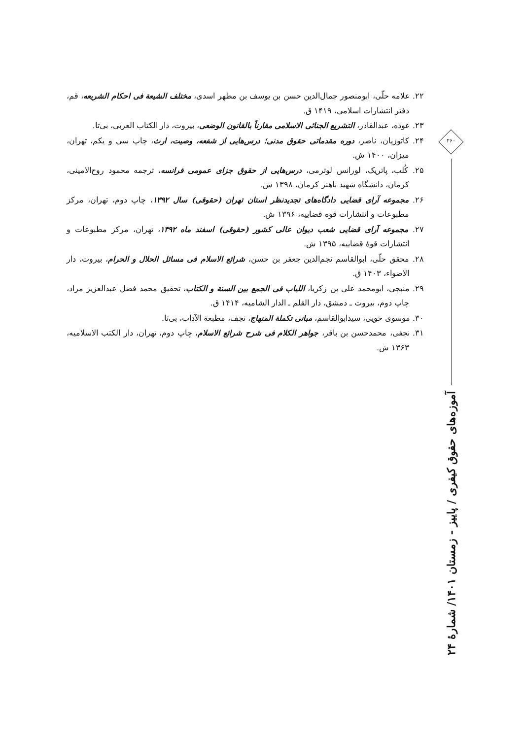۲۲. علامه حلّی، ابومنصور جمال‌الدین حسن بن یوسف بن مطهر اسدی، مختلف الشیعة فی احکام الشریعه، قم، دفتر انتشارات اسلامی، ۱۴۱۹ ق.
۲۳. عوده، عبدالقادر، التشریع الجنائی الاسلامی مقارناً بالقانون الوضعی، بیروت، دار الکتاب العربی، بی‌تا.
۲۴. کاتوزیان، ناصر، دوره مقدماتی حقوق مدنی؛ درس‌هایی از شفعه، وصیت، ارث، چاپ سی و یکم، تهران، میزان، ۱۴۰۰ ش.
۲۵. کُلب، پاتریک، لورانس لوترمی، درس‌هایی از حقوق جزای عمومی فرانسه، ترجمه محمود روح‌الامینی، کرمان، دانشگاه شهید باهنر کرمان، ۱۳۹۸ ش.
۲۶. مجموعه آرای قضایی دادگاه‌های تجدیدنظر استان تهران (حقوقی) سال ۱۳۹۲، چاپ دوم، تهران، مرکز مطبوعات و انتشارات قوه قضاییه، ۱۳۹۶ ش.
۲۷. مجموعه آرای قضایی شعب دیوان عالی کشور (حقوقی) اسفند ماه ۱۳۹۲، تهران، مرکز مطبوعات و انتشارات قوهٔ قضاییه، ۱۳۹۵ ش.
۲۸. محقق حلّی، ابوالقاسم نجم‌الدین جعفر بن حسن، شرائع الاسلام فی مسائل الحلال و الحرام، بیروت، دار الاضواء، ۱۴۰۳ ق.
۲۹. منبجی، ابومحمد علی بن زکریا، اللباب فی الجمع بین السنة و الکتاب، تحقیق محمد فضل عبدالعزیز مراد، چاپ دوم، بیروت ـ دمشق، دار القلم ـ الدار الشامیه، ۱۴۱۴ ق.
۳۰. موسوی خویی، سیدابوالقاسم، مبانی تکملة المنهاج، نجف، مطبعة الآداب، بی‌تا.
۳۱. نجفی، محمدحسن بن باقر، جواهر الکلام فی شرح شرائع الاسلام، چاپ دوم، تهران، دار الکتب الاسلامیه، ۱۳۶۳ ش.
۲۶۰
آموزه‌های حقوق کیفری / پاییز - زمستان ۱۴۰۱/ شمارهٔ ۲۴